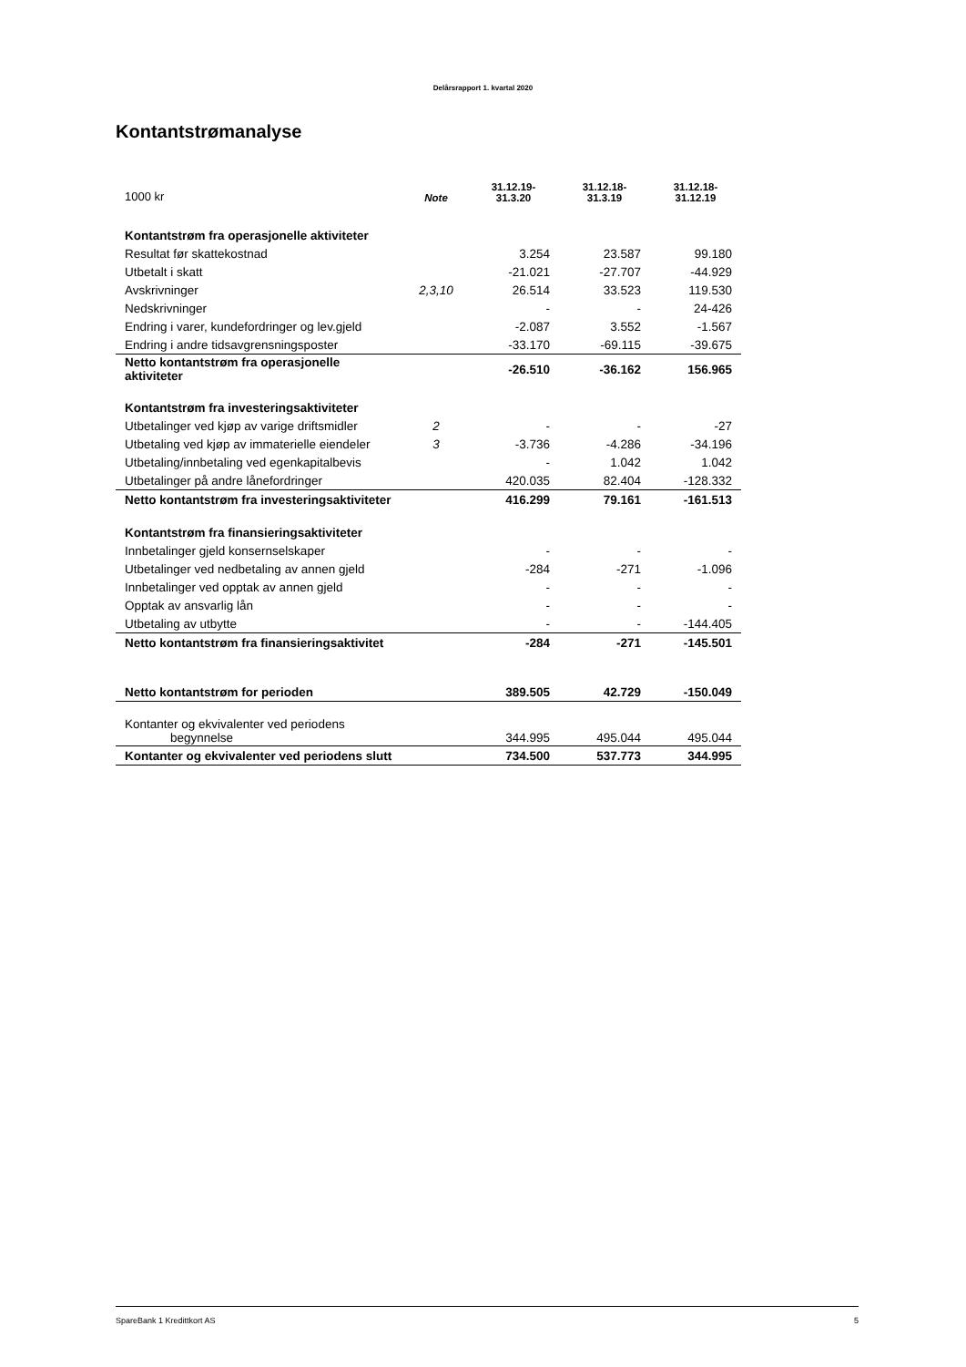Delårsrapport 1. kvartal 2020
Kontantstrømanalyse
| 1000 kr | Note | 31.12.19- 31.3.20 | 31.12.18- 31.3.19 | 31.12.18- 31.12.19 |
| --- | --- | --- | --- | --- |
| Kontantstrøm fra operasjonelle aktiviteter | | | | |
| Resultat før skattekostnad | | 3.254 | 23.587 | 99.180 |
| Utbetalt i skatt | | -21.021 | -27.707 | -44.929 |
| Avskrivninger | 2,3,10 | 26.514 | 33.523 | 119.530 |
| Nedskrivninger | | - | - | 24-426 |
| Endring i varer, kundefordringer og lev.gjeld | | -2.087 | 3.552 | -1.567 |
| Endring i andre tidsavgrensningsposter | | -33.170 | -69.115 | -39.675 |
| Netto kontantstrøm fra operasjonelle aktiviteter | | -26.510 | -36.162 | 156.965 |
| Kontantstrøm fra investeringsaktiviteter | | | | |
| Utbetalinger ved kjøp av varige driftsmidler | 2 | - | - | -27 |
| Utbetaling ved kjøp av immaterielle eiendeler | 3 | -3.736 | -4.286 | -34.196 |
| Utbetaling/innbetaling ved egenkapitalbevis | | - | 1.042 | 1.042 |
| Utbetalinger på andre lånefordringer | | 420.035 | 82.404 | -128.332 |
| Netto kontantstrøm fra investeringsaktiviteter | | 416.299 | 79.161 | -161.513 |
| Kontantstrøm fra finansieringsaktiviteter | | | | |
| Innbetalinger gjeld konsernselskaper | | - | - | - |
| Utbetalinger ved nedbetaling av annen gjeld | | -284 | -271 | -1.096 |
| Innbetalinger ved opptak av annen gjeld | | - | - | - |
| Opptak av ansvarlig lån | | - | - | - |
| Utbetaling av utbytte | | - | - | -144.405 |
| Netto kontantstrøm fra finansieringsaktivitet | | -284 | -271 | -145.501 |
| Netto kontantstrøm for perioden | | 389.505 | 42.729 | -150.049 |
| Kontanter og ekvivalenter ved periodens begynnelse | | 344.995 | 495.044 | 495.044 |
| Kontanter og ekvivalenter ved periodens slutt | | 734.500 | 537.773 | 344.995 |
SpareBank 1 Kredittkort AS 5